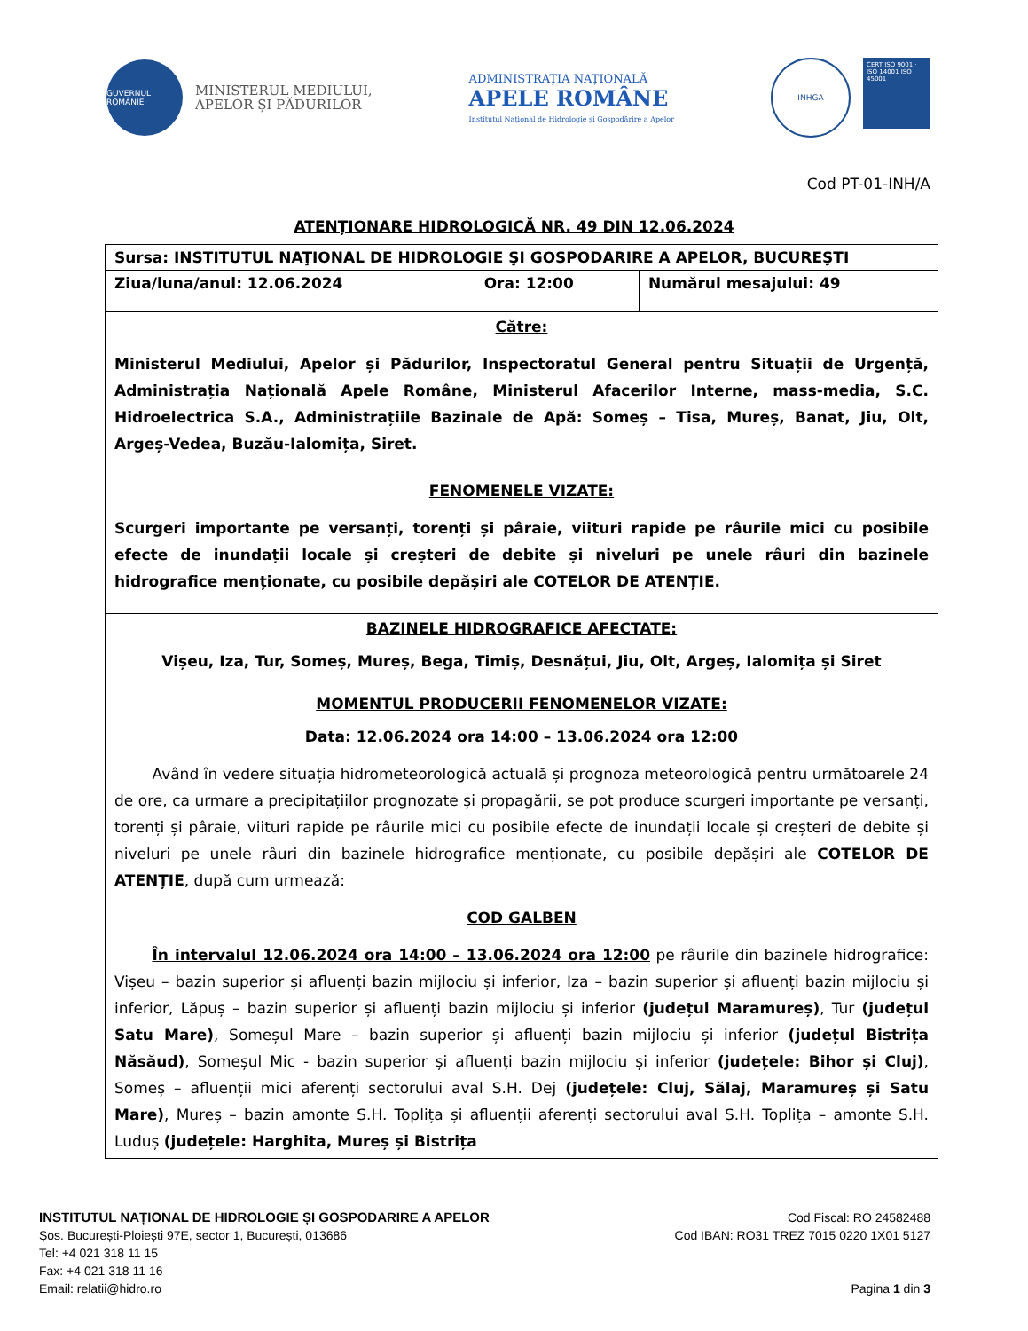GUVERNUL ROMÂNIEI
MINISTERUL MEDIULUI,
APELOR ȘI PĂDURILOR
ADMINISTRAȚIA NAȚIONALĂ
APELE ROMÂNE
Institutul Național de Hidrologie și Gospodărire a Apelor
INHGA
CERT ISO 9001 · ISO 14001 ISO 45001
Cod PT-01-INH/A
ATENȚIONARE HIDROLOGICĂ NR. 49 DIN 12.06.2024
| Sursa : INSTITUTUL NAŢIONAL DE HIDROLOGIE ŞI GOSPODARIRE A APELOR, BUCUREŞTI | | |
| Ziua/luna/anul: 12.06.2024 | Ora: 12:00 | Numărul mesajului: 49 |
| Către: Ministerul Mediului, Apelor și Pădurilor, Inspectoratul General pentru Situații de Urgență, Administrația Națională Apele Române, Ministerul Afacerilor Interne, mass-media, S.C. Hidroelectrica S.A., Administrațiile Bazinale de Apă: Someș – Tisa, Mureș, Banat, Jiu, Olt, Argeș-Vedea, Buzău-Ialomița, Siret. | | |
| FENOMENELE VIZATE: Scurgeri importante pe versanți, torenți și pâraie, viituri rapide pe râurile mici cu posibile efecte de inundații locale și creșteri de debite și niveluri pe unele râuri din bazinele hidrografice menționate, cu posibile depășiri ale COTELOR DE ATENȚIE. | | |
| BAZINELE HIDROGRAFICE AFECTATE: Vișeu, Iza, Tur, Someș, Mureș, Bega, Timiș, Desnățui, Jiu, Olt, Argeș, Ialomița și Siret | | |
| MOMENTUL PRODUCERII FENOMENELOR VIZATE: Data: 12.06.2024 ora 14:00 – 13.06.2024 ora 12:00 Având în vedere situația hidrometeorologică actuală și prognoza meteorologică pentru următoarele 24 de ore, ca urmare a precipitațiilor prognozate și propagării, se pot produce scurgeri importante pe versanți, torenți și pâraie, viituri rapide pe râurile mici cu posibile efecte de inundații locale și creșteri de debite și niveluri pe unele râuri din bazinele hidrografice menționate, cu posibile depășiri ale COTELOR DE ATENȚIE , după cum urmează: COD GALBEN În intervalul 12.06.2024 ora 14:00 – 13.06.2024 ora 12:00 pe râurile din bazinele hidrografice: Vișeu – bazin superior și afluenți bazin mijlociu și inferior, Iza – bazin superior și afluenți bazin mijlociu și inferior, Lăpuș – bazin superior și afluenți bazin mijlociu și inferior (județul Maramureș) , Tur (județul Satu Mare) , Someșul Mare – bazin superior și afluenți bazin mijlociu și inferior (județul Bistrița Năsăud) , Someșul Mic - bazin superior și afluenți bazin mijlociu și inferior (județele: Bihor și Cluj) , Someș – afluenții mici aferenți sectorului aval S.H. Dej (județele: Cluj, Sălaj, Maramureș și Satu Mare) , Mureș – bazin amonte S.H. Toplița și afluenții aferenți sectorului aval S.H. Toplița – amonte S.H. Luduș (județele: Harghita, Mureș și Bistrița | | |
INSTITUTUL NAȚIONAL DE HIDROLOGIE ȘI GOSPODARIRE A APELOR
Șos. București-Ploiești 97E, sector 1, București, 013686
Tel: +4 021 318 11 15
Fax: +4 021 318 11 16
Email: relatii@hidro.ro
Cod Fiscal: RO 24582488
Cod IBAN: RO31 TREZ 7015 0220 1X01 5127
Pagina 1 din 3